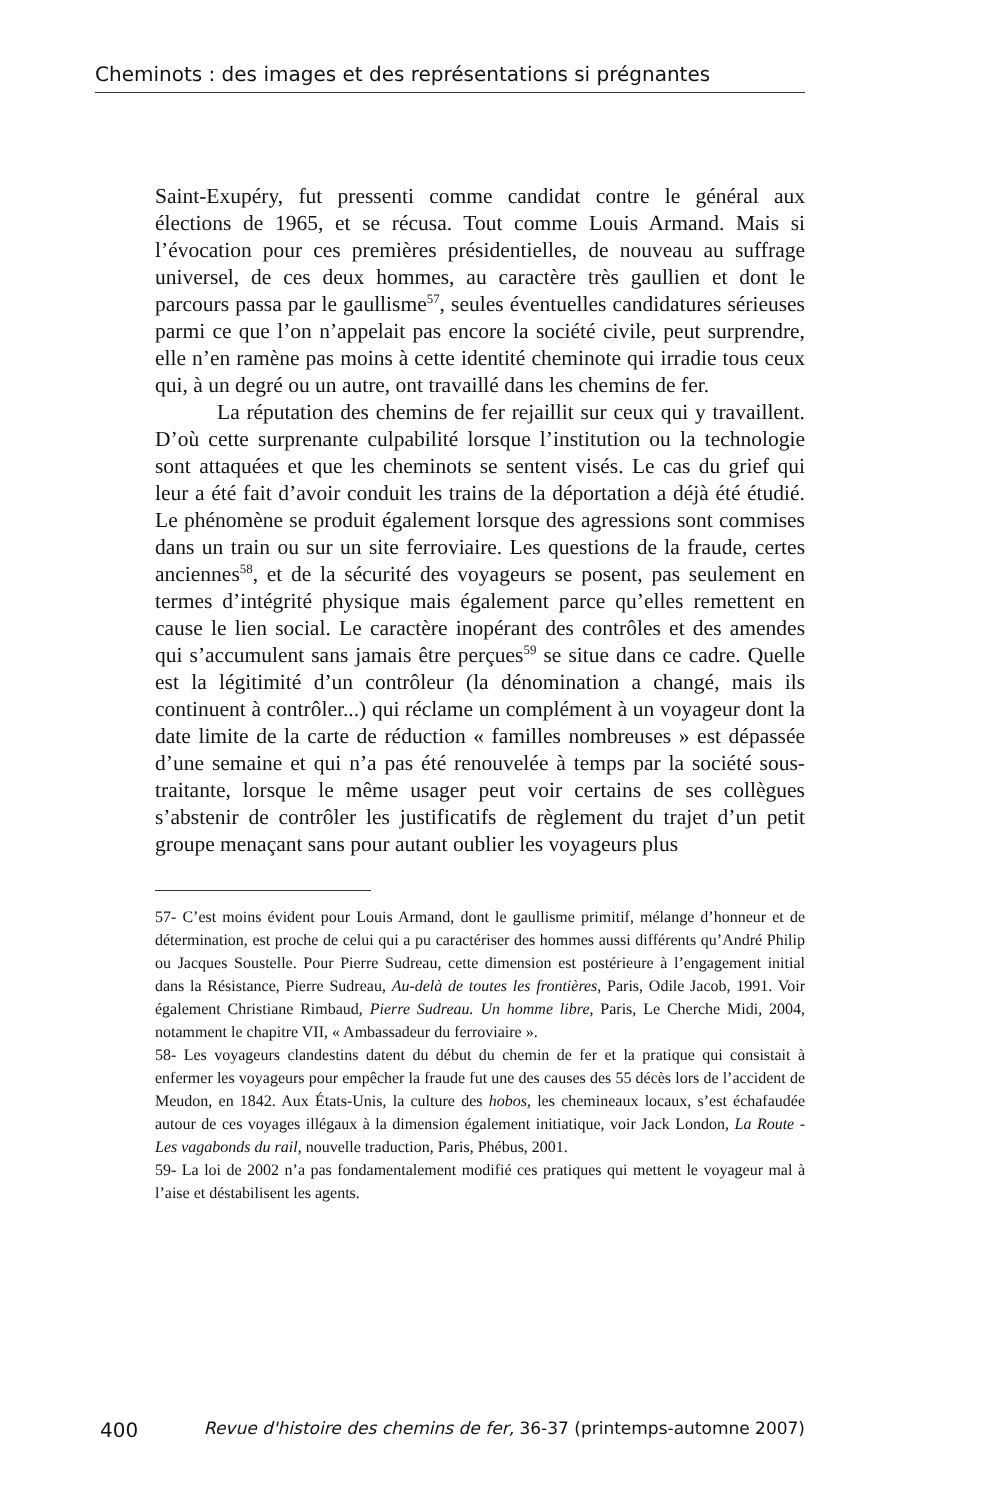Cheminots : des images et des représentations si prégnantes
Saint-Exupéry, fut pressenti comme candidat contre le général aux élections de 1965, et se récusa. Tout comme Louis Armand. Mais si l’évocation pour ces premières présidentielles, de nouveau au suffrage universel, de ces deux hommes, au caractère très gaullien et dont le parcours passa par le gaullisme<sup>57</sup>, seules éventuelles candidatures sérieuses parmi ce que l’on n’appelait pas encore la société civile, peut surprendre, elle n’en ramène pas moins à cette identité cheminote qui irradie tous ceux qui, à un degré ou un autre, ont travaillé dans les chemins de fer.
La réputation des chemins de fer rejaillit sur ceux qui y travaillent. D’où cette surprenante culpabilité lorsque l’institution ou la technologie sont attaquées et que les cheminots se sentent visés. Le cas du grief qui leur a été fait d’avoir conduit les trains de la déportation a déjà été étudié. Le phénomène se produit également lorsque des agressions sont commises dans un train ou sur un site ferroviaire. Les questions de la fraude, certes anciennes<sup>58</sup>, et de la sécurité des voyageurs se posent, pas seulement en termes d’intégrité physique mais également parce qu’elles remettent en cause le lien social. Le caractère inopérant des contrôles et des amendes qui s’accumulent sans jamais être perçues<sup>59</sup> se situe dans ce cadre. Quelle est la légitimité d’un contrôleur (la dénomination a changé, mais ils continuent à contrôler...) qui réclame un complément à un voyageur dont la date limite de la carte de réduction « familles nombreuses » est dépassée d’une semaine et qui n’a pas été renouvelée à temps par la société sous-traitante, lorsque le même usager peut voir certains de ses collègues s’abstenir de contrôler les justificatifs de règlement du trajet d’un petit groupe menaçant sans pour autant oublier les voyageurs plus
57- C’est moins évident pour Louis Armand, dont le gaullisme primitif, mélange d’honneur et de détermination, est proche de celui qui a pu caractériser des hommes aussi différents qu’André Philip ou Jacques Soustelle. Pour Pierre Sudreau, cette dimension est postérieure à l’engagement initial dans la Résistance, Pierre Sudreau, Au-delà de toutes les frontières, Paris, Odile Jacob, 1991. Voir également Christiane Rimbaud, Pierre Sudreau. Un homme libre, Paris, Le Cherche Midi, 2004, notamment le chapitre VII, « Ambassadeur du ferroviaire ».
58- Les voyageurs clandestins datent du début du chemin de fer et la pratique qui consistait à enfermer les voyageurs pour empêcher la fraude fut une des causes des 55 décès lors de l’accident de Meudon, en 1842. Aux États-Unis, la culture des hobos, les chemineaux locaux, s’est échafaudée autour de ces voyages illégaux à la dimension également initiatique, voir Jack London, La Route - Les vagabonds du rail, nouvelle traduction, Paris, Phébus, 2001.
59- La loi de 2002 n’a pas fondamentalement modifié ces pratiques qui mettent le voyageur mal à l’aise et déstabilisent les agents.
400 Revue d'histoire des chemins de fer, 36-37 (printemps-automne 2007)